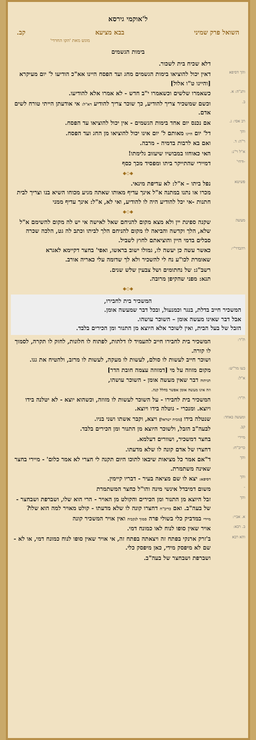ל'אוקמי גירסא
השואל פרק שמיני בבא מציעא קב.
מוגש מאת 'הקו החרדי'
בימות הגשמים
דלא שכיח בית לשכור.
והך דסיפא
דאין יכול להוציאו בימות הגשמים מחג ועד הפסח היינו אא"כ הודיעו ל' יום מעיקרא [והיינו ט"ו אלול]
ותנ"ה: א.
כשאמרו שלשים וכשאמרו י"ב חדש - לא אמרו אלא להודיעו.
ב.
וכשם שמשכיר צריך להודיע, כך שוכר צריך להודיע דא"ל: אי אודעתן הייתי טורח לשים אדם.
רב אסי: ג.
אם נכנס יום אחד בימות הגשמים - אין יכול להוציאו עד הפסח.
והך
דל' יום היינו מאותם ל' יום אינו יכול להוציאו מן החג ועד הפסח.
ר"ה: ד.
ואם בא לרבות בדמיה - מרבה.
א"ל ר"נ:
האי כאוחזו במבושיו שיעזוב גלימתו!
-ודחי'
דמיירי שהתייקר ביתו ומפסיד מכך כסף
◆◇◆
פשיטא
נפל ביתו – א"ל: לא עדיפת מינאי.
מכרו או נתנו במתנה א"ל אינך עדיף מאותו שאתה מגיע מכוחו השיא בנו וצריך לבית חתנות -אי יכל להודיע היה לו להודיע, ואי לא, א"ל: אינך עדיף ממני
◆◇◆
מעשה
שקנה ספינת יין ולא מצא מקום להניחם שאל לאישה אי יש לה מקום להשימם א"ל שלא, הלך וקדשה והביאה לו מקום להניחם הלך לביתו וכתב לה גט, הלכה שכרה סבלים בדמי היין והוציאתם לחוץ לשביל.
רהבדר"י:
כאשר עשה כן יעשה לו, גמולו ישוב בראשו, ואפי' בחצר דקיימא לאגרא
שאומרת לכו"ע נח לי להשכיר ולא לך שדומה עלי כאריה אורב.
רשב"ג: של נחתומים ושל צבעין שלש שנים.
תנא: מפני שהקיפן מרובה.
◆◇◆
המשכיר בית לחבירו,
המשכיר חייב בדלת, בנגר וכמנעול, ובכל דבר שמעשה אומן.
אבל דבר שאינו מעשה אומן – השוכר עושהו.
הזבל של בעל הבית, ואין לשוכר אלא היוצא מן התנור ומן הכירים בלבד.
ת"ר:
המשכיר בית לחבירו חייב להעמיד לו דלתות, לפתוח לו חלונות, לחזק לו תקרה, לסמוך לו קורה.
ושוכר חייב לעשות לו סולם, לעשות לו מעקה, לעשות לו מרזב, ולהטיח את גגו.
בעו מר"ש:
מקום מזוזה על מי [דמזוזה עצמה חובת הדר]
א"ל: תניתוה דבר שאין מעשה אומן - השוכר עושהו,
וזה אינו מעשה אומן אפשר בחלל קנה.
ת"ר:
המשכיר בית לחבירו - על השוכר לעשות לו מזוזה, וכשהוא יוצא - לא יטלנה בידו ויוצא. ומנכרי - נוטלה בידו ויוצא.
ומעשה באחד:
שנטלה בידו [מבית ישראל] ויצא, וקבר אשתו ושני בניו.
קב.
לבעה"ב הזבל, ולשוכר היוצא מן התנור ומן הכירים בלבד.
מיירי
בחצר דמשכיר, ושוורים דעלמא.
כריב"ח:
דחצרו של אדם קונה לו שלא מדעתו.
והך
ד"אם אמר כל מציאות שיבאו לתוכו היום תקנה לי חצרי לא אמר כלום' - מיירי בחצר שאינה משתמרת.
והך דסיפא: יצא לו שם מציאה בעיר - דבריו קיימין.
-
משום דמיבדל אינשי מינה והו"ל כחצר המשתמרת
והך
זבל היוצא מן התנור ומן הכירים והקולט מן האויר - הרי הוא שלו, ושברפת ושבחצר - של בעה"ב. ואם כריב"ח דחצרו קונה לו שלא מדעתו - קולט מאויר למה הוא שלו?
א. אביי: מיירי במדביק כלי בשולי פרה סמוך לנקביה ואין אויר המשכיר קונה
ב. רבא:
אויר שאין סופו לנוח לאו כמונח דמי.
והא רבא
ב'זרק ארנקי בפתח זה ויצאתה בפתח זה, אי אויר שאין סופו לנוח כמונח דמי, או לא - שם לא מיפסק מידי, כאן מיפסק כלי.
ושברפת ושבחצר של בעה"ב.